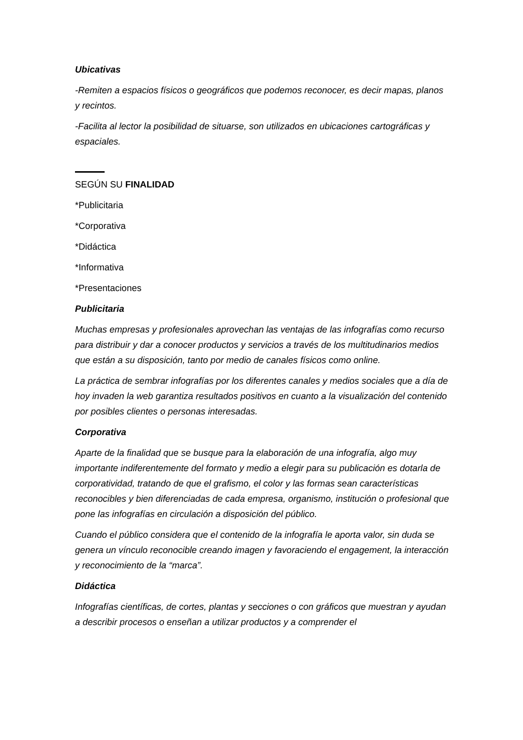Ubicativas
-Remiten a espacios físicos o geográficos que podemos reconocer, es decir mapas, planos y recintos.
-Facilita al lector la posibilidad de situarse, son utilizados en ubicaciones cartográficas y espaciales.
SEGÚN SU FINALIDAD
*Publicitaria
*Corporativa
*Didáctica
*Informativa
*Presentaciones
Publicitaria
Muchas empresas y profesionales aprovechan las ventajas de las infografías como recurso para distribuir y dar a conocer productos y servicios a través de los multitudinarios medios que están a su disposición, tanto por medio de canales físicos como online.
La práctica de sembrar infografías por los diferentes canales y medios sociales que a día de hoy invaden la web garantiza resultados positivos en cuanto a la visualización del contenido por posibles clientes o personas interesadas.
Corporativa
Aparte de la finalidad que se busque para la elaboración de una infografía, algo muy importante indiferentemente del formato y medio a elegir para su publicación es dotarla de corporatividad, tratando de que el grafismo, el color y las formas sean características reconocibles y bien diferenciadas de cada empresa, organismo, institución o profesional que pone las infografías en circulación a disposición del público.
Cuando el público considera que el contenido de la infografía le aporta valor, sin duda se genera un vínculo reconocible creando imagen y favoraciendo el engagement, la interacción y reconocimiento de la “marca”.
Didáctica
Infografías científicas, de cortes, plantas y secciones o con gráficos que muestran y ayudan a describir procesos o enseñan a utilizar productos y a comprender el